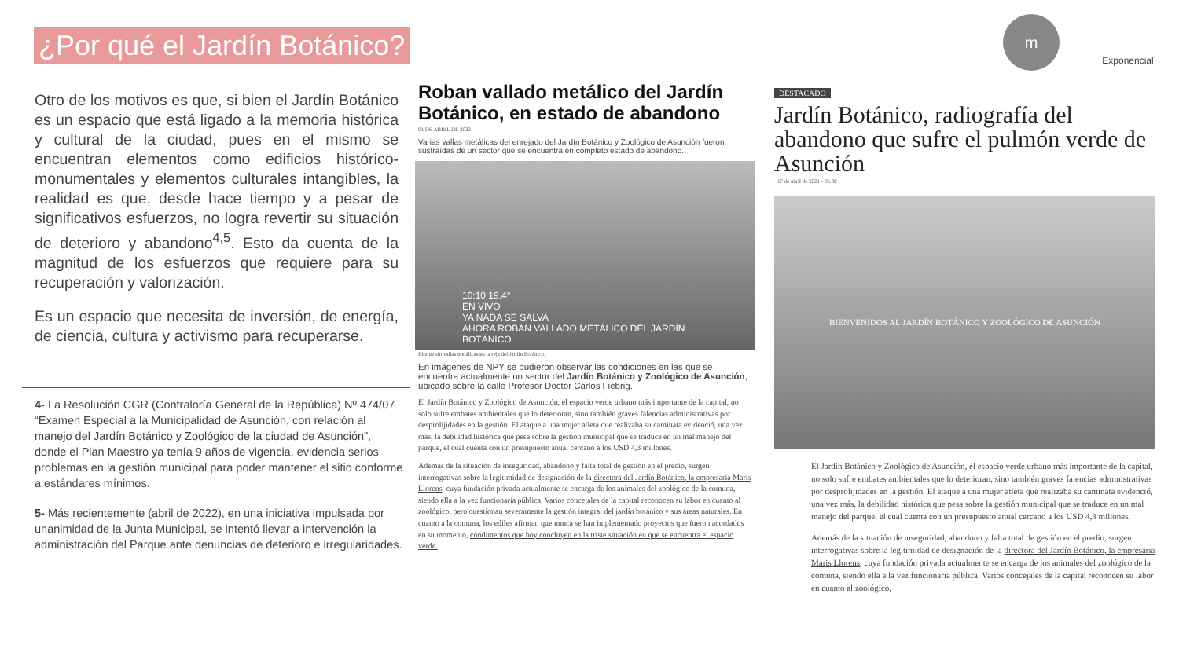¿Por qué el Jardín Botánico?
m Exponencial
Otro de los motivos es que, si bien el Jardín Botánico es un espacio que está ligado a la memoria histórica y cultural de la ciudad, pues en el mismo se encuentran elementos como edificios histórico-monumentales y elementos culturales intangibles, la realidad es que, desde hace tiempo y a pesar de significativos esfuerzos, no logra revertir su situación de deterioro y abandono<sup>4,5</sup>. Esto da cuenta de la magnitud de los esfuerzos que requiere para su recuperación y valorización.
Es un espacio que necesita de inversión, de energía, de ciencia, cultura y activismo para recuperarse.
4- La Resolución CGR (Contraloría General de la República) Nº 474/07 “Examen Especial a la Municipalidad de Asunción, con relación al manejo del Jardín Botánico y Zoológico de la ciudad de Asunción”, donde el Plan Maestro ya tenía 9 años de vigencia, evidencia serios problemas en la gestión municipal para poder mantener el sitio conforme a estándares mínimos.
5- Más recientemente (abril de 2022), en una iniciativa impulsada por unanimidad de la Junta Municipal, se intentó llevar a intervención la administración del Parque ante denuncias de deterioro e irregularidades.
Roban vallado metálico del Jardín Botánico, en estado de abandono
01 DE ABRIL DE 2022
Varias vallas metálicas del enrejado del Jardín Botánico y Zoológico de Asunción fueron sustraídas de un sector que se encuentra en completo estado de abandono.
10:10 19.4°
EN VIVO
YA NADA SE SALVA
AHORA ROBAN VALLADO METÁLICO DEL JARDÍN BOTÁNICO
Bloque sin vallas metálicas en la reja del Jardín Botánico.
En imágenes de NPY se pudieron observar las condiciones en las que se encuentra actualmente un sector del Jardín Botánico y Zoológico de Asunción, ubicado sobre la calle Profesor Doctor Carlos Fiebrig.
El Jardín Botánico y Zoológico de Asunción, el espacio verde urbano más importante de la capital, no solo sufre embates ambientales que lo deterioran, sino también graves falencias administrativas por desprolijidades en la gestión. El ataque a una mujer atleta que realizaba su caminata evidenció, una vez más, la debilidad histórica que pesa sobre la gestión municipal que se traduce en un mal manejo del parque, el cual cuenta con un presupuesto anual cercano a los USD 4,3 millones.
Además de la situación de inseguridad, abandono y falta total de gestión en el predio, surgen interrogativas sobre la legitimidad de designación de la directora del Jardín Botánico, la empresaria Maris Llorens, cuya fundación privada actualmente se encarga de los animales del zoológico de la comuna, siendo ella a la vez funcionaria pública. Varios concejales de la capital reconocen su labor en cuanto al zoológico, pero cuestionan severamente la gestión integral del jardín botánico y sus áreas naturales. En cuanto a la comuna, los ediles afirman que nunca se han implementado proyectos que fueron acordados en su momento, condimentos que hoy concluyen en la triste situación en que se encuentra el espacio verde.
DESTACADO
Jardín Botánico, radiografía del abandono que sufre el pulmón verde de Asunción
17 de abril de 2021 - 05:30
BIENVENIDOS AL JARDÍN BOTÁNICO Y ZOOLÓGICO DE ASUNCIÓN
El Jardín Botánico y Zoológico de Asunción, el espacio verde urbano más importante de la capital, no solo sufre embates ambientales que lo deterioran, sino también graves falencias administrativas por desprolijidades en la gestión. El ataque a una mujer atleta que realizaba su caminata evidenció, una vez más, la debilidad histórica que pesa sobre la gestión municipal que se traduce en un mal manejo del parque, el cual cuenta con un presupuesto anual cercano a los USD 4,3 millones.
Además de la situación de inseguridad, abandono y falta total de gestión en el predio, surgen interrogativas sobre la legitimidad de designación de la directora del Jardín Botánico, la empresaria Maris Llorens, cuya fundación privada actualmente se encarga de los animales del zoológico de la comuna, siendo ella a la vez funcionaria pública. Varios concejales de la capital reconocen su labor en cuanto al zoológico,